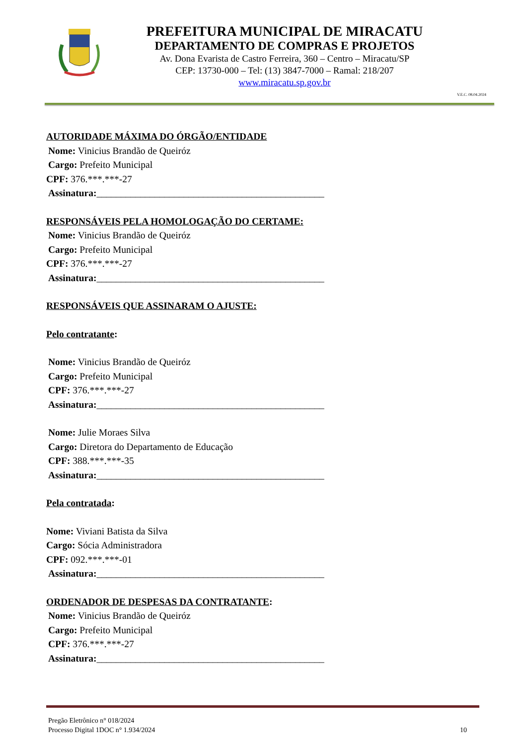PREFEITURA MUNICIPAL DE MIRACATU
DEPARTAMENTO DE COMPRAS E PROJETOS
Av. Dona Evarista de Castro Ferreira, 360 – Centro – Miracatu/SP
CEP: 13730-000 – Tel: (13) 3847-7000 – Ramal: 218/207
www.miracatu.sp.gov.br
V.E.C. 08.04.2024
AUTORIDADE MÁXIMA DO ÓRGÃO/ENTIDADE
Nome: Vinicius Brandão de Queiróz
Cargo: Prefeito Municipal
CPF: 376.***.***-27
Assinatura:_______________________________________________
RESPONSÁVEIS PELA HOMOLOGAÇÃO DO CERTAME:
Nome: Vinicius Brandão de Queiróz
Cargo: Prefeito Municipal
CPF: 376.***.***-27
Assinatura:_______________________________________________
RESPONSÁVEIS QUE ASSINARAM O AJUSTE:
Pelo contratante:
Nome: Vinicius Brandão de Queiróz
Cargo: Prefeito Municipal
CPF: 376.***.***-27
Assinatura:_______________________________________________
Nome: Julie Moraes Silva
Cargo: Diretora do Departamento de Educação
CPF: 388.***.***-35
Assinatura:_______________________________________________
Pela contratada:
Nome: Viviani Batista da Silva
Cargo: Sócia Administradora
CPF: 092.***.***-01
Assinatura:_______________________________________________
ORDENADOR DE DESPESAS DA CONTRATANTE:
Nome: Vinicius Brandão de Queiróz
Cargo: Prefeito Municipal
CPF: 376.***.***-27
Assinatura:_______________________________________________
Pregão Eletrônico n° 018/2024
Processo Digital 1DOC n° 1.934/2024
10